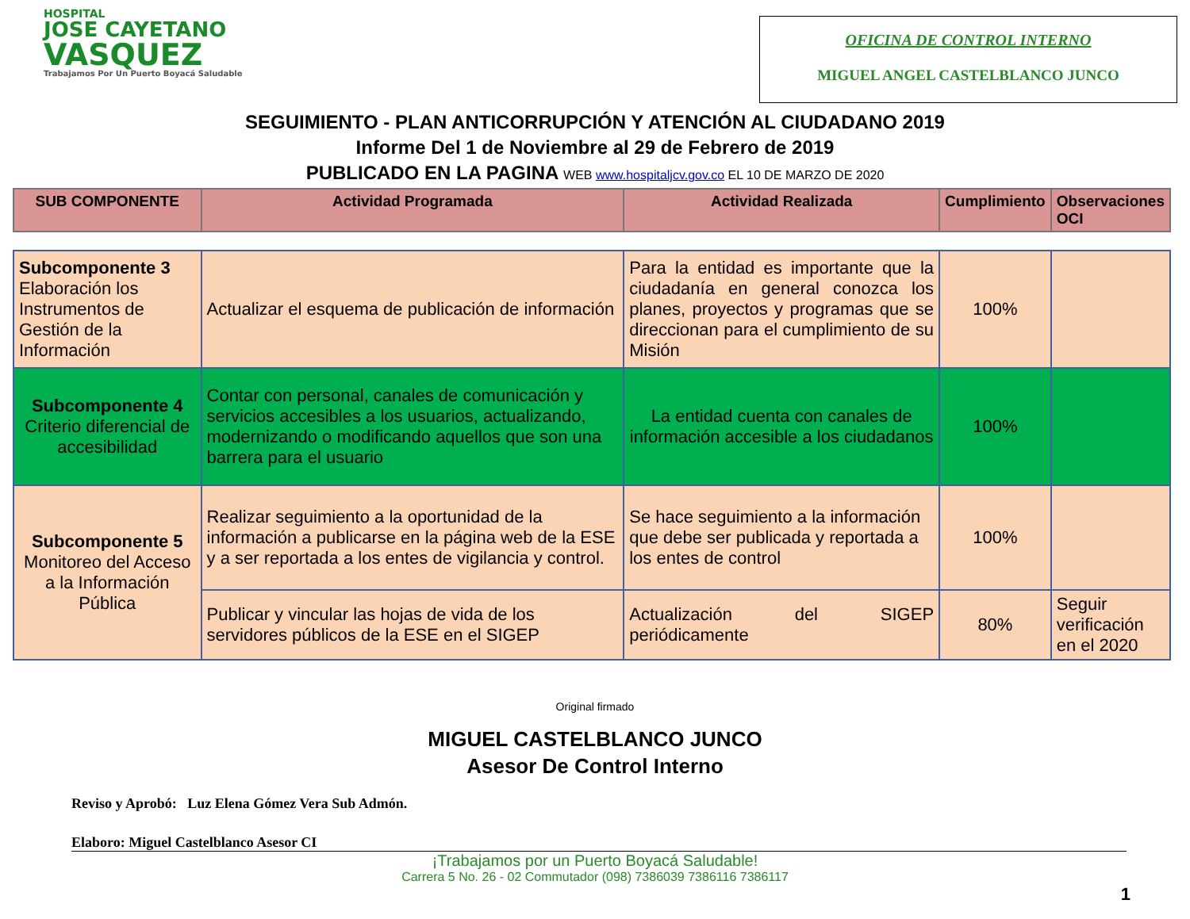HOSPITAL
JOSE CAYETANO
VASQUEZ
Trabajamos Por Un Puerto Boyacá Saludable
OFICINA DE CONTROL INTERNO
MIGUEL ANGEL CASTELBLANCO JUNCO
SEGUIMIENTO - PLAN ANTICORRUPCIÓN Y ATENCIÓN AL CIUDADANO 2019
Informe Del 1 de Noviembre al 29 de Febrero de 2019
PUBLICADO EN LA PAGINA WEB www.hospitaljcv.gov.co EL 10 DE MARZO DE 2020
| SUB COMPONENTE | Actividad Programada | Actividad Realizada | Cumplimiento | Observaciones OCI |
| --- | --- | --- | --- | --- |
| Subcomponente 3 Elaboración los Instrumentos de Gestión de la Información | Actualizar el esquema de publicación de información | Para la entidad es importante que la ciudadanía en general conozca los planes, proyectos y programas que se direccionan para el cumplimiento de su Misión | 100% | |
| Subcomponente 4 Criterio diferencial de accesibilidad | Contar con personal, canales de comunicación y servicios accesibles a los usuarios, actualizando, modernizando o modificando aquellos que son una barrera para el usuario | La entidad cuenta con canales de información accesible a los ciudadanos | 100% | |
| Subcomponente 5 Monitoreo del Acceso a la Información Pública | Realizar seguimiento a la oportunidad de la información a publicarse en la página web de la ESE y a ser reportada a los entes de vigilancia y control. | Se hace seguimiento a la información que debe ser publicada y reportada a los entes de control | 100% | |
| | Publicar y vincular las hojas de vida de los servidores públicos de la ESE en el SIGEP | Actualización del SIGEP periódicamente | 80% | Seguir verificación en el 2020 |
Original firmado
MIGUEL CASTELBLANCO JUNCO
Asesor De Control Interno
Reviso y Aprobó: Luz Elena Gómez Vera Sub Admón.
Elaboro: Miguel Castelblanco Asesor CI
¡Trabajamos por un Puerto Boyacá Saludable!
Carrera 5 No. 26 - 02 Commutador (098) 7386039 7386116 7386117
1